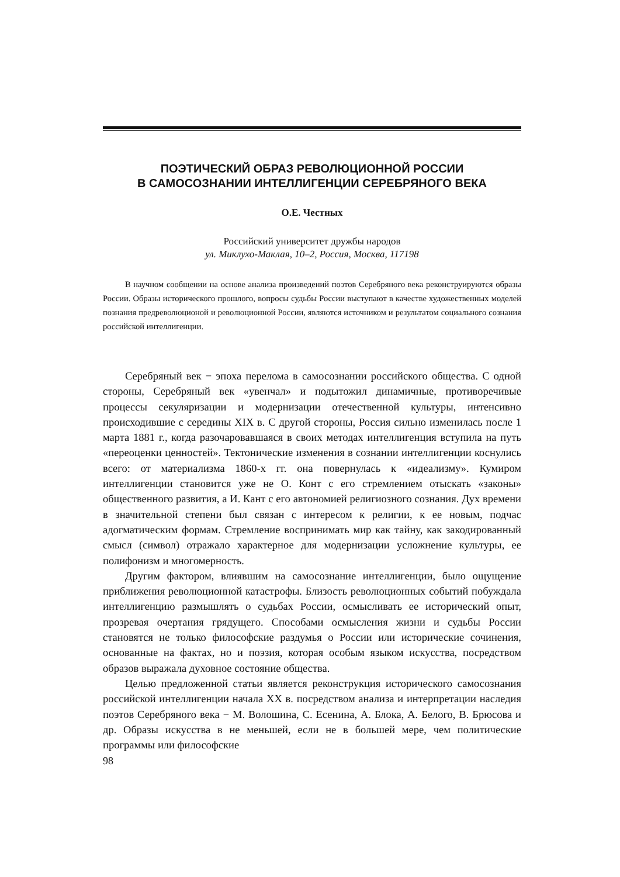ПОЭТИЧЕСКИЙ ОБРАЗ РЕВОЛЮЦИОННОЙ РОССИИ
В САМОСОЗНАНИИ ИНТЕЛЛИГЕНЦИИ СЕРЕБРЯНОГО ВЕКА
О.Е. Честных
Российский университет дружбы народов
ул. Миклухо-Маклая, 10–2, Россия, Москва, 117198
В научном сообщении на основе анализа произведений поэтов Серебряного века реконструируются образы России. Образы исторического прошлого, вопросы судьбы России выступают в качестве художественных моделей познания предреволюционой и революционной России, являются источником и результатом социального сознания российской интеллигенции.
Серебряный век − эпоха перелома в самосознании российского общества. С одной стороны, Серебряный век «увенчал» и подытожил динамичные, противоречивые процессы секуляризации и модернизации отечественной культуры, интенсивно происходившие с середины XIX в. С другой стороны, Россия сильно изменилась после 1 марта 1881 г., когда разочаровавшаяся в своих методах интеллигенция вступила на путь «переоценки ценностей». Тектонические изменения в сознании интеллигенции коснулись всего: от материализма 1860-х гг. она повернулась к «идеализму». Кумиром интеллигенции становится уже не О. Конт с его стремлением отыскать «законы» общественного развития, а И. Кант с его автономией религиозного сознания. Дух времени в значительной степени был связан с интересом к религии, к ее новым, подчас адогматическим формам. Стремление воспринимать мир как тайну, как закодированный смысл (символ) отражало характерное для модернизации усложнение культуры, ее полифонизм и многомерность.
Другим фактором, влиявшим на самосознание интеллигенции, было ощущение приближения революционной катастрофы. Близость революционных событий побуждала интеллигенцию размышлять о судьбах России, осмысливать ее исторический опыт, прозревая очертания грядущего. Способами осмысления жизни и судьбы России становятся не только философские раздумья о России или исторические сочинения, основанные на фактах, но и поэзия, которая особым языком искусства, посредством образов выражала духовное состояние общества.
Целью предложенной статьи является реконструкция исторического самосознания российской интеллигенции начала XX в. посредством анализа и интерпретации наследия поэтов Серебряного века − М. Волошина, С. Есенина, А. Блока, А. Белого, В. Брюсова и др. Образы искусства в не меньшей, если не в большей мере, чем политические программы или философские
98